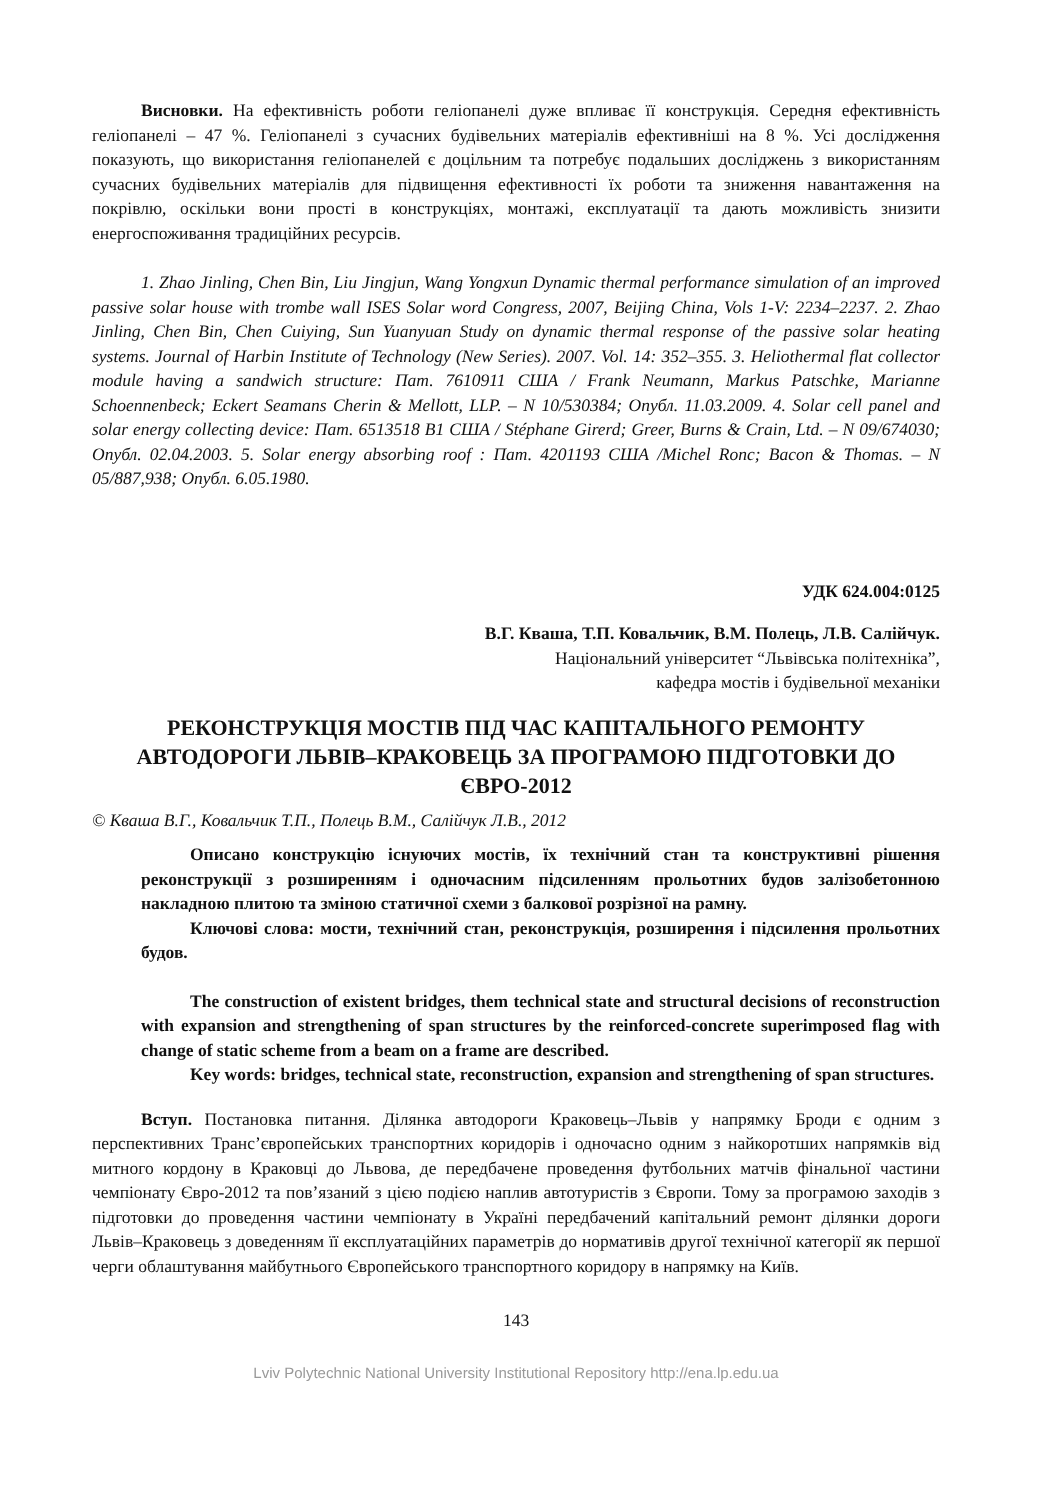Висновки. На ефективність роботи геліопанелі дуже впливає її конструкція. Середня ефективність геліопанелі – 47 %. Геліопанелі з сучасних будівельних матеріалів ефективніші на 8 %. Усі дослідження показують, що використання геліопанелей є доцільним та потребує подальших досліджень з використанням сучасних будівельних матеріалів для підвищення ефективності їх роботи та зниження навантаження на покрівлю, оскільки вони прості в конструкціях, монтажі, експлуатації та дають можливість знизити енергоспоживання традиційних ресурсів.
1. Zhao Jinling, Chen Bin, Liu Jingjun, Wang Yongxun Dynamic thermal performance simulation of an improved passive solar house with trombe wall ISES Solar word Congress, 2007, Beijing China, Vols 1-V: 2234–2237. 2. Zhao Jinling, Chen Bin, Chen Cuiying, Sun Yuanyuan Study on dynamic thermal response of the passive solar heating systems. Journal of Harbin Institute of Technology (New Series). 2007. Vol. 14: 352–355. 3. Heliothermal flat collector module having a sandwich structure: Пат. 7610911 США / Frank Neumann, Markus Patschke, Marianne Schoennenbeck; Eckert Seamans Cherin & Mellott, LLP. – N 10/530384; Опубл. 11.03.2009. 4. Solar cell panel and solar energy collecting device: Пат. 6513518 B1 США / Stéphane Girerd; Greer, Burns & Crain, Ltd. – N 09/674030; Опубл. 02.04.2003. 5. Solar energy absorbing roof : Пат. 4201193 США /Michel Ronc; Bacon & Thomas. – N 05/887,938; Опубл. 6.05.1980.
УДК 624.004:0125
В.Г. Кваша, Т.П. Ковальчик, В.М. Полець, Л.В. Салійчук.
Національний університет “Львівська політехніка”,
кафедра мостів і будівельної механіки
РЕКОНСТРУКЦІЯ МОСТІВ ПІД ЧАС КАПІТАЛЬНОГО РЕМОНТУ АВТОДОРОГИ ЛЬВІВ–КРАКОВЕЦЬ ЗА ПРОГРАМОЮ ПІДГОТОВКИ ДО ЄВРО-2012
© Кваша В.Г., Ковальчик Т.П., Полець В.М., Салійчук Л.В., 2012
Описано конструкцію існуючих мостів, їх технічний стан та конструктивні рішення реконструкції з розширенням і одночасним підсиленням прольотних будов залізобетонною накладною плитою та зміною статичної схеми з балкової розрізної на рамну.
Ключові слова: мости, технічний стан, реконструкція, розширення і підсилення прольотних будов.
The construction of existent bridges, them technical state and structural decisions of reconstruction with expansion and strengthening of span structures by the reinforced-concrete superimposed flag with change of static scheme from a beam on a frame are described.
Key words: bridges, technical state, reconstruction, expansion and strengthening of span structures.
Вступ. Постановка питання. Ділянка автодороги Краковець–Львів у напрямку Броди є одним з перспективних Транс’європейських транспортних коридорів і одночасно одним з найкоротших напрямків від митного кордону в Краковці до Львова, де передбачене проведення футбольних матчів фінальної частини чемпіонату Євро-2012 та пов’язаний з цією подією наплив автотуристів з Європи. Тому за програмою заходів з підготовки до проведення частини чемпіонату в Україні передбачений капітальний ремонт ділянки дороги Львів–Краковець з доведенням її експлуатаційних параметрів до нормативів другої технічної категорії як першої черги облаштування майбутнього Європейського транспортного коридору в напрямку на Київ.
143
Lviv Polytechnic National University Institutional Repository http://ena.lp.edu.ua